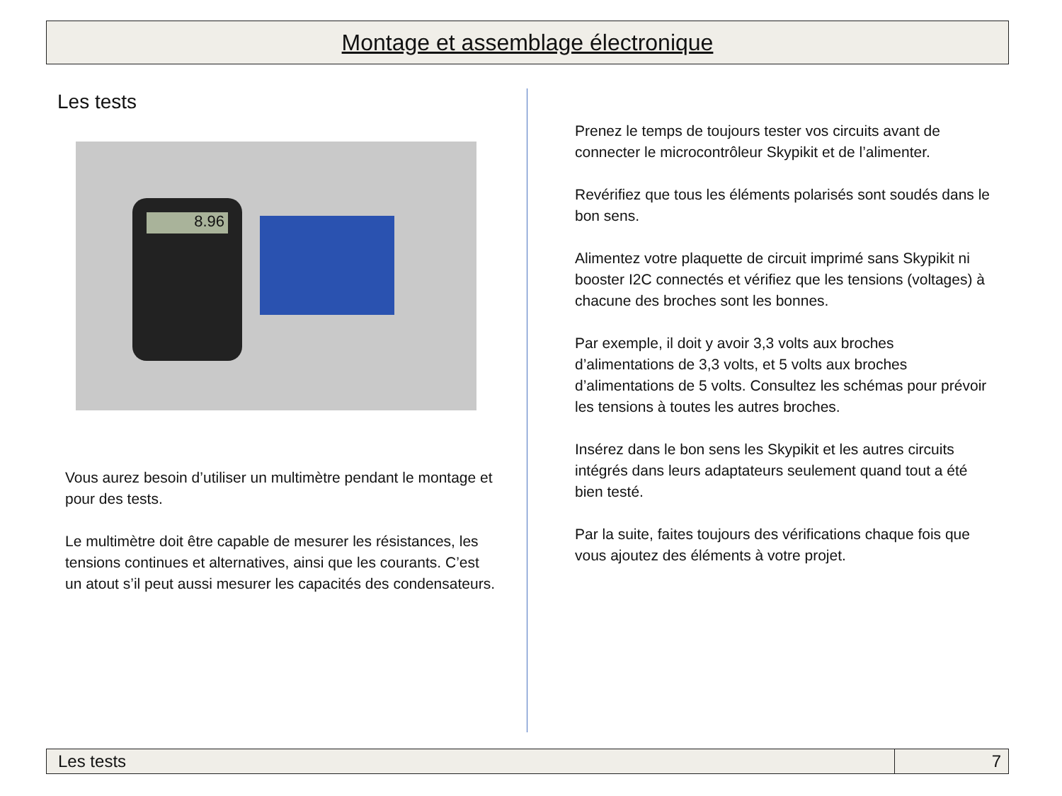Montage et assemblage électronique
Les tests
8.96
Vous aurez besoin d’utiliser un multimètre pendant le montage et pour des tests.
Le multimètre doit être capable de mesurer les résistances, les tensions continues et alternatives, ainsi que les courants. C’est un atout s’il peut aussi mesurer les capacités des condensateurs.
Prenez le temps de toujours tester vos circuits avant de connecter le microcontrôleur Skypikit et de l’alimenter.
Revérifiez que tous les éléments polarisés sont soudés dans le bon sens.
Alimentez votre plaquette de circuit imprimé sans Skypikit ni booster I2C connectés et vérifiez que les tensions (voltages) à chacune des broches sont les bonnes.
Par exemple, il doit y avoir 3,3 volts aux broches d’alimentations de 3,3 volts, et 5 volts aux broches d’alimentations de 5 volts. Consultez les schémas pour prévoir les tensions à toutes les autres broches.
Insérez dans le bon sens les Skypikit et les autres circuits intégrés dans leurs adaptateurs seulement quand tout a été bien testé.
Par la suite, faites toujours des vérifications chaque fois que vous ajoutez des éléments à votre projet.
Les tests 7